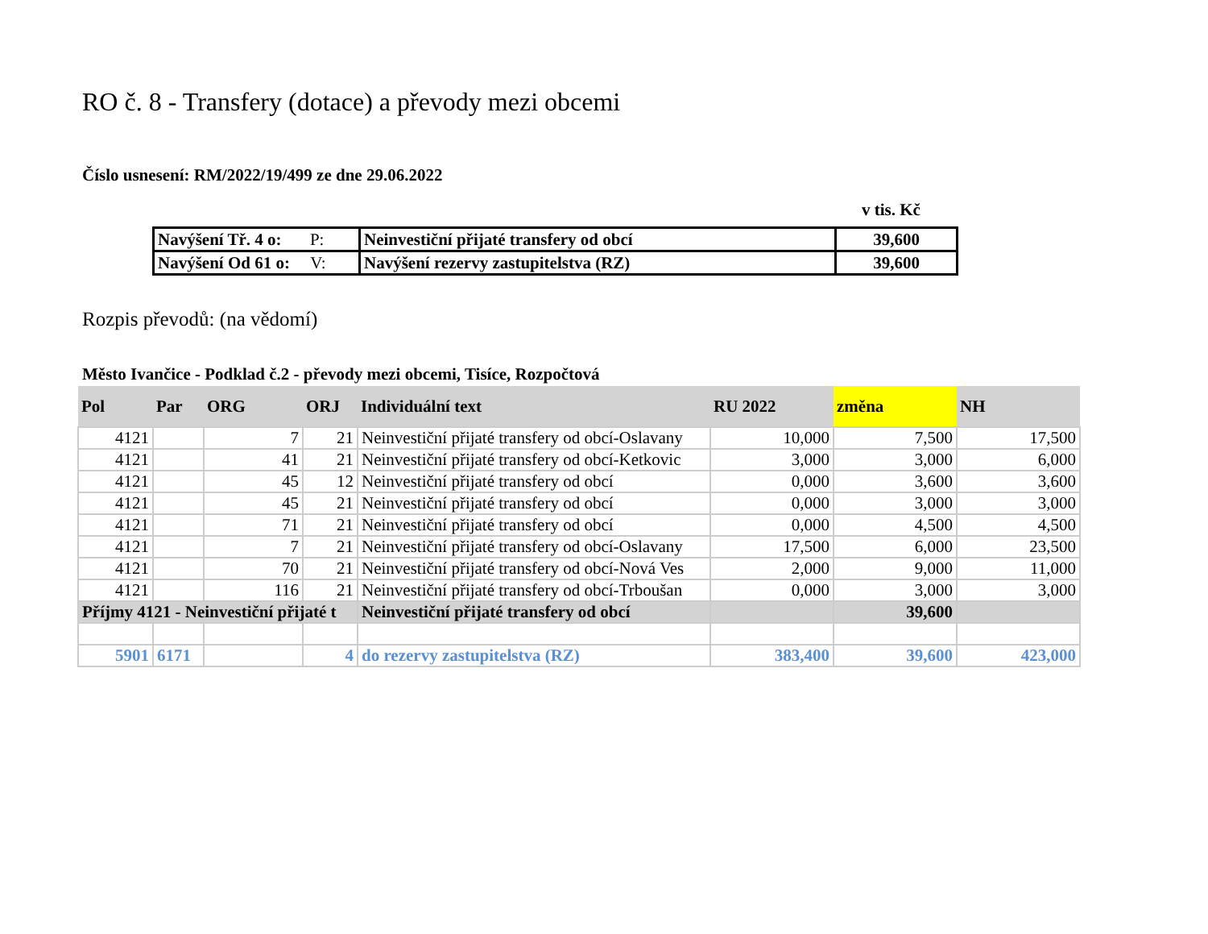RO č. 8 - Transfery (dotace) a převody mezi obcemi
Číslo usnesení: RM/2022/19/499 ze dne 29.06.2022
v tis. Kč
| Navýšení Tř. 4 o: P: | Neinvestiční přijaté transfery od obcí | 39,600 |
| Navýšení Od 61 o: V: | Navýšení rezervy zastupitelstva (RZ) | 39,600 |
Rozpis převodů: (na vědomí)
Město Ivančice - Podklad č.2 - převody mezi obcemi, Tisíce, Rozpočtová
| Pol | Par | ORG | ORJ | Individuální text | RU 2022 | změna | NH |
| --- | --- | --- | --- | --- | --- | --- | --- |
| 4121 | | 7 | 21 | Neinvestiční přijaté transfery od obcí-Oslavany | 10,000 | 7,500 | 17,500 |
| 4121 | | 41 | 21 | Neinvestiční přijaté transfery od obcí-Ketkovic | 3,000 | 3,000 | 6,000 |
| 4121 | | 45 | 12 | Neinvestiční přijaté transfery od obcí | 0,000 | 3,600 | 3,600 |
| 4121 | | 45 | 21 | Neinvestiční přijaté transfery od obcí | 0,000 | 3,000 | 3,000 |
| 4121 | | 71 | 21 | Neinvestiční přijaté transfery od obcí | 0,000 | 4,500 | 4,500 |
| 4121 | | 7 | 21 | Neinvestiční přijaté transfery od obcí-Oslavany | 17,500 | 6,000 | 23,500 |
| 4121 | | 70 | 21 | Neinvestiční přijaté transfery od obcí-Nová Ves | 2,000 | 9,000 | 11,000 |
| 4121 | | 116 | 21 | Neinvestiční přijaté transfery od obcí-Trboušan | 0,000 | 3,000 | 3,000 |
| Příjmy 4121 - Neinvestiční přijaté t | | | | Neinvestiční přijaté transfery od obcí | | 39,600 | |
| 5901 | 6171 | | 4 | do rezervy zastupitelstva (RZ) | 383,400 | 39,600 | 423,000 |